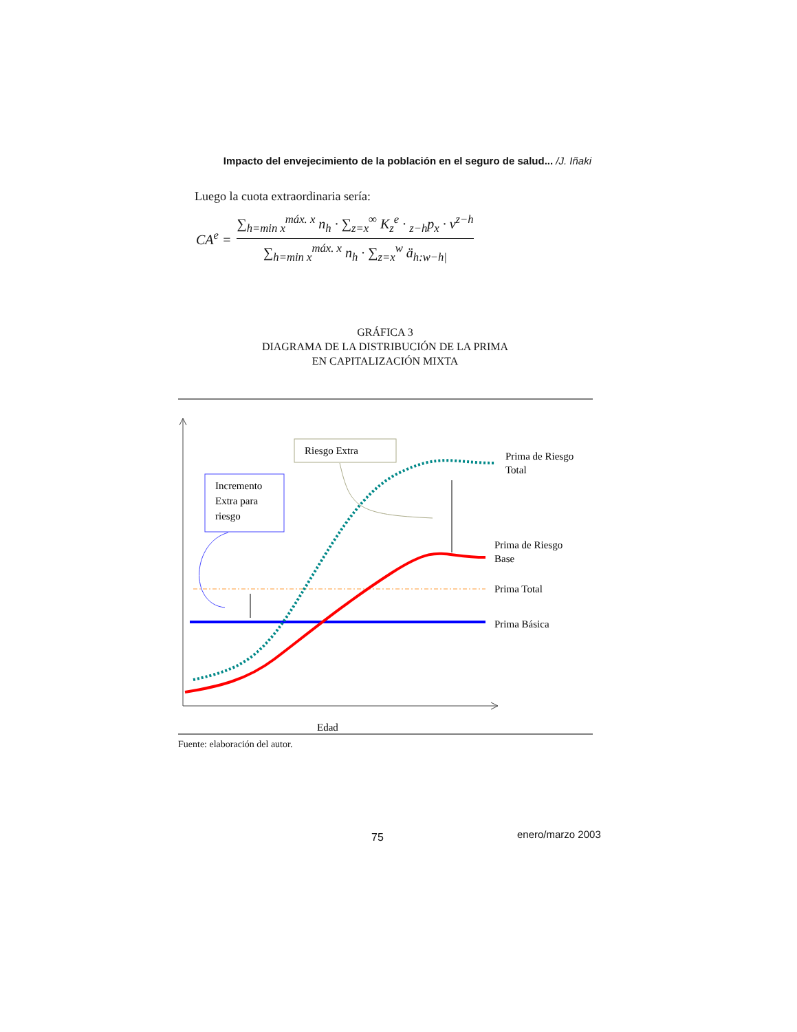Impacto del envejecimiento de la población en el seguro de salud... /J. Iñaki
Luego la cuota extraordinaria sería:
CA<sup>e</sup> =
∑<sub>h=min x</sub><sup>máx. x</sup> n<sub>h</sub> · ∑<sub>z=x</sub><sup>∞</sup> K<sub>z</sub><sup>e</sup> · <sub>z−h</sub>p<sub>x</sub> · v<sup>z−h</sup>
∑<sub>h=min x</sub><sup>máx. x</sup> n<sub>h</sub> · ∑<sub>z=x</sub><sup>w</sup> ä<sub>h:w−h|</sub>
GRÁFICA 3
DIAGRAMA DE LA DISTRIBUCIÓN DE LA PRIMA
EN CAPITALIZACIÓN MIXTA
Riesgo Extra
Incremento
Extra para
riesgo
Prima de Riesgo
Total
Prima de Riesgo
Base
Prima Total
Prima Básica
Edad
Fuente: elaboración del autor.
75 enero/marzo 2003